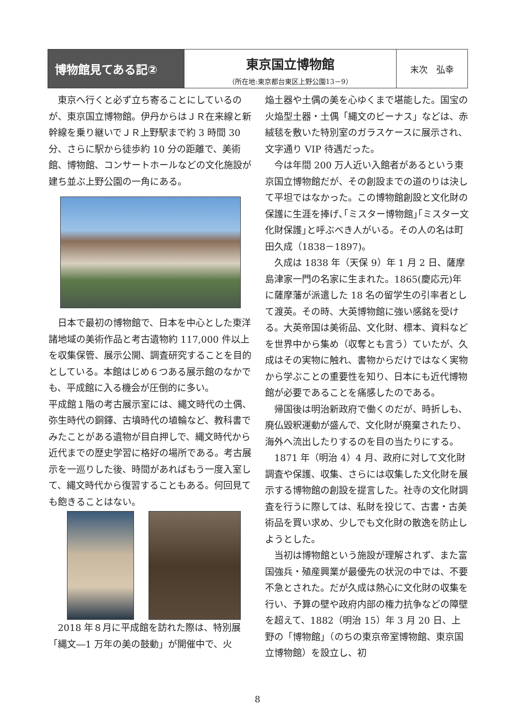博物館見てある記②
東京国立博物館
（所在地:東京都台東区上野公園13－9）
末次　弘幸
東京へ行くと必ず立ち寄ることにしているのが、東京国立博物館。伊丹からはＪＲ在来線と新幹線を乗り継いでＪＲ上野駅まで約 3 時間 30 分、さらに駅から徒歩約 10 分の距離で、美術館、博物館、コンサートホールなどの文化施設が建ち並ぶ上野公園の一角にある。
日本で最初の博物館で、日本を中心とした東洋諸地域の美術作品と考古遺物約 117,000 件以上を収集保管、展示公開、調査研究することを目的としている。本館はじめ６つある展示館のなかでも、平成館に入る機会が圧倒的に多い。
平成館１階の考古展示室には、縄文時代の土偶、弥生時代の銅鐸、古墳時代の埴輪など、教科書でみたことがある遺物が目白押しで、縄文時代から近代までの歴史学習に格好の場所である。考古展示を一巡りした後、時間があればもう一度入室して、縄文時代から復習することもある。何回見ても飽きることはない。
2018 年８月に平成館を訪れた際は、特別展「縄文―1 万年の美の鼓動」が開催中で、火
焔土器や土偶の美を心ゆくまで堪能した。国宝の火焔型土器・土偶「縄文のビーナス」などは、赤絨毯を敷いた特別室のガラスケースに展示され、文字通り VIP 待遇だった。
今は年間 200 万人近い入館者があるという東京国立博物館だが、その創設までの道のりは決して平坦ではなかった。この博物館創設と文化財の保護に生涯を捧げ､｢ミスター博物館｣｢ミスター文化財保護｣と呼ぶべき人がいる。その人の名は町田久成（1838－1897)。
久成は 1838 年（天保 9）年 1 月 2 日、薩摩島津家一門の名家に生まれた。1865(慶応元)年に薩摩藩が派遣した 18 名の留学生の引率者として渡英。その時、大英博物館に強い感銘を受ける。大英帝国は美術品、文化財、標本、資料などを世界中から集め（収奪とも言う）ていたが、久成はその実物に触れ、書物からだけではなく実物から学ぶことの重要性を知り、日本にも近代博物館が必要であることを痛感したのである。
帰国後は明治新政府で働くのだが、時折しも、廃仏毀釈運動が盛んで、文化財が廃棄されたり、海外へ流出したりするのを目の当たりにする。
1871 年（明治 4）4 月、政府に対して文化財調査や保護、収集、さらには収集した文化財を展示する博物館の創設を提言した。社寺の文化財調査を行うに際しては、私財を投じて、古書・古美術品を買い求め、少しでも文化財の散逸を防止しようとした。
当初は博物館という施設が理解されず、また富国強兵・殖産興業が最優先の状況の中では、不要不急とされた。だが久成は熱心に文化財の収集を行い、予算の壁や政府内部の権力抗争などの障壁を超えて、1882（明治 15）年 3 月 20 日、上野の「博物館」（のちの東京帝室博物館、東京国立博物館）を設立し、初
8